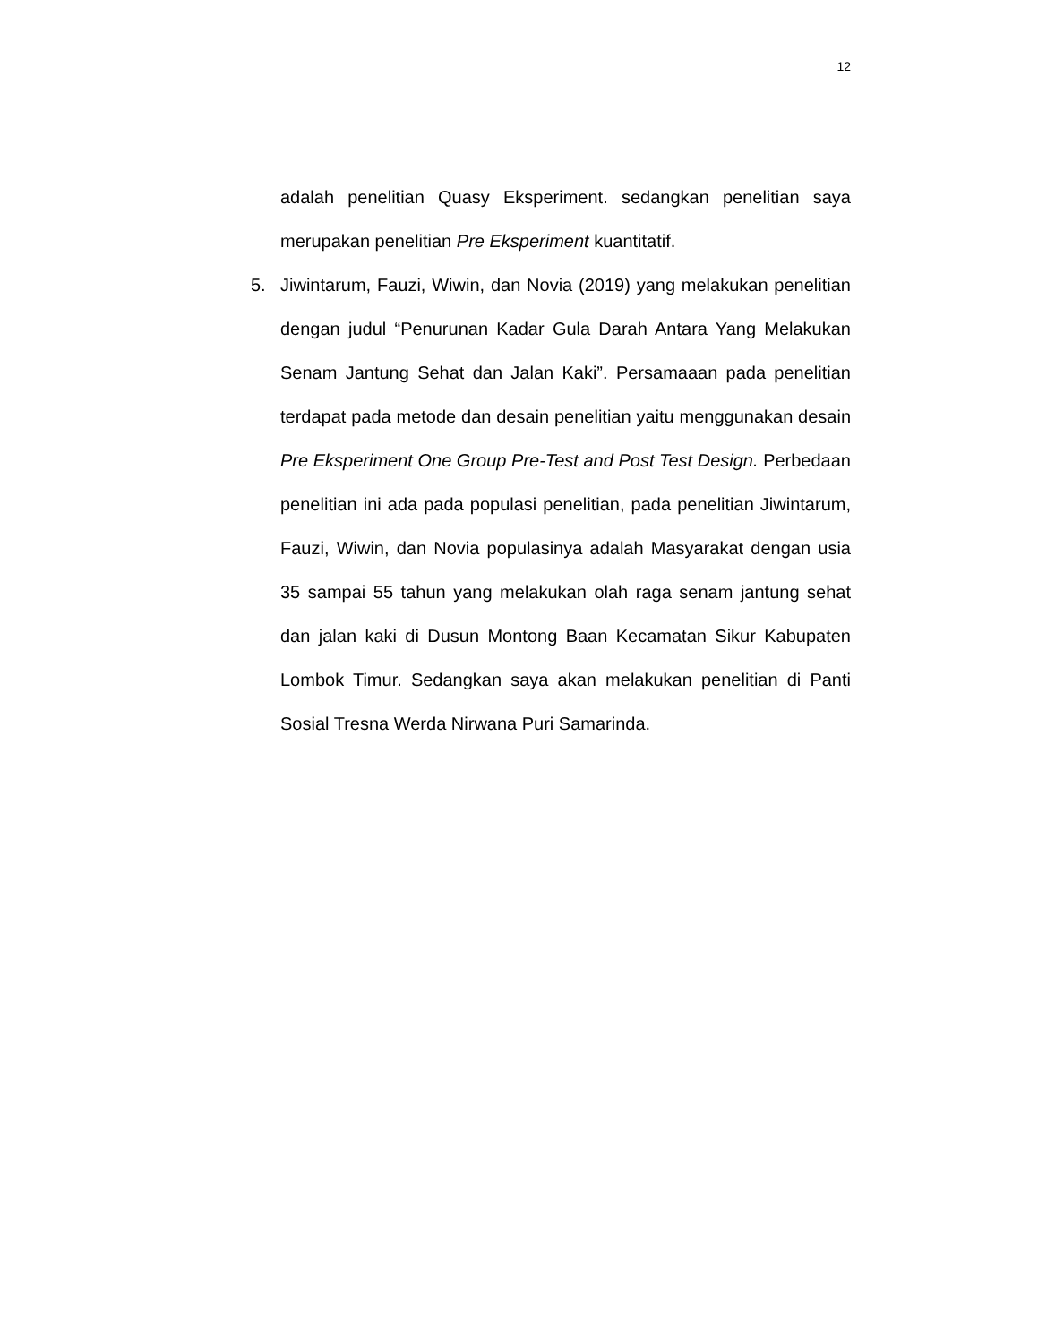12
adalah penelitian Quasy Eksperiment. sedangkan penelitian saya merupakan penelitian Pre Eksperiment kuantitatif.
5. Jiwintarum, Fauzi, Wiwin, dan Novia (2019) yang melakukan penelitian dengan judul “Penurunan Kadar Gula Darah Antara Yang Melakukan Senam Jantung Sehat dan Jalan Kaki”. Persamaaan pada penelitian terdapat pada metode dan desain penelitian yaitu menggunakan desain Pre Eksperiment One Group Pre-Test and Post Test Design. Perbedaan penelitian ini ada pada populasi penelitian, pada penelitian Jiwintarum, Fauzi, Wiwin, dan Novia populasinya adalah Masyarakat dengan usia 35 sampai 55 tahun yang melakukan olah raga senam jantung sehat dan jalan kaki di Dusun Montong Baan Kecamatan Sikur Kabupaten Lombok Timur. Sedangkan saya akan melakukan penelitian di Panti Sosial Tresna Werda Nirwana Puri Samarinda.